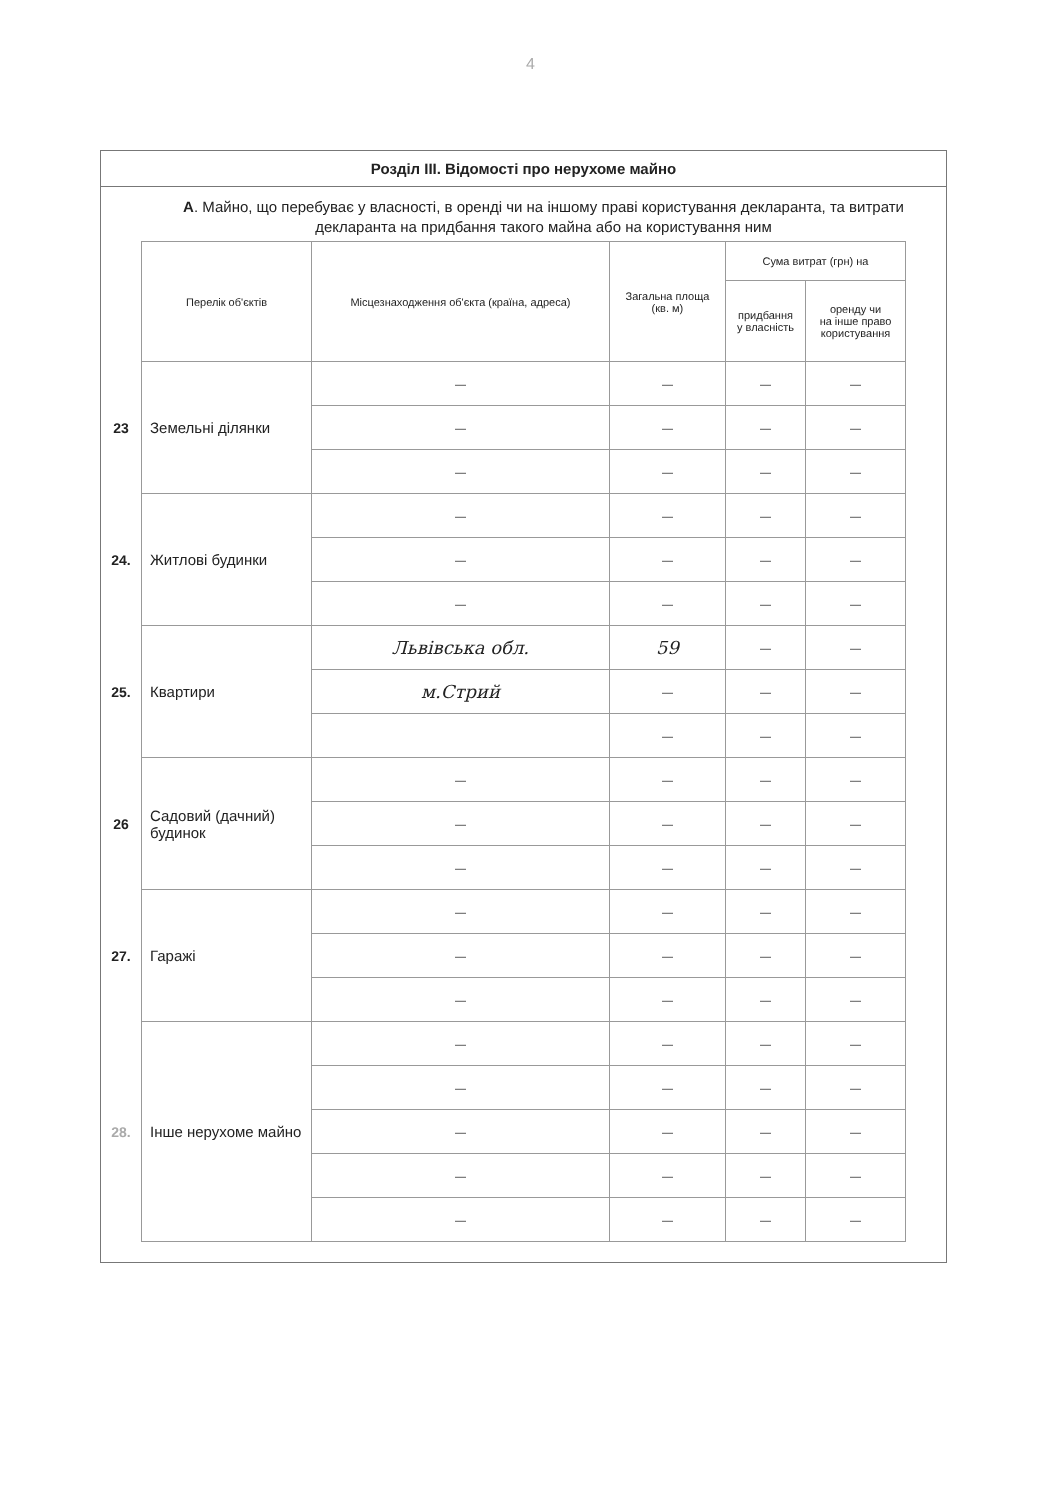4
Розділ ІІІ. Відомості про нерухоме майно
А. Майно, що перебуває у власності, в оренді чи на іншому праві користування декларанта, та витрати декларанта на придбання такого майна або на користування ним
| | Перелік об'єктів | Місцезнаходження об'єкта (країна, адреса) | Загальна площа (кв. м) | Сума витрат (грн) на | |
| --- | --- | --- | --- | --- | --- |
| | | | | придбання у власність | оренду чи на інше право користування |
| 23 | Земельні ділянки | — | — | — | — |
| | | — | — | — | — |
| | | — | — | — | — |
| 24. | Житлові будинки | — | — | — | — |
| | | — | — | — | — |
| | | — | — | — | — |
| 25. | Квартири | Львівська обл. | 59 | — | — |
| | | м.Стрий | — | — | — |
| | | | — | — | — |
| 26 | Садовий (дачний) будинок | — | — | — | — |
| | | — | — | — | — |
| | | — | — | — | — |
| 27. | Гаражі | — | — | — | — |
| | | — | — | — | — |
| | | — | — | — | — |
| 28. | Інше нерухоме майно | — | — | — | — |
| | | — | — | — | — |
| | | — | — | — | — |
| | | — | — | — | — |
| | | — | — | — | — |